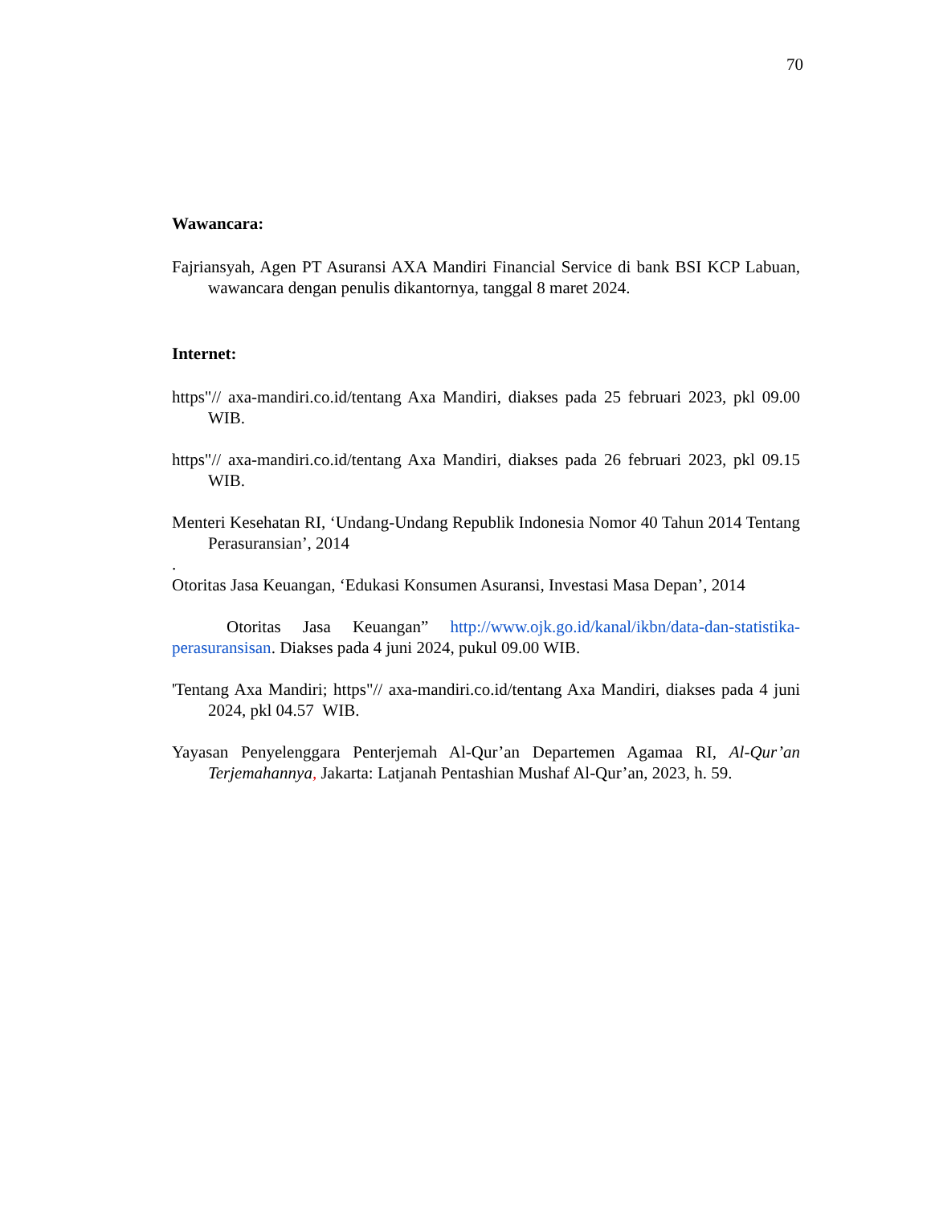70
Wawancara:
Fajriansyah, Agen PT Asuransi AXA Mandiri Financial Service di bank BSI KCP Labuan, wawancara dengan penulis dikantornya, tanggal 8 maret 2024.
Internet:
https"// axa-mandiri.co.id/tentang Axa Mandiri, diakses pada 25 februari 2023, pkl 09.00 WIB.
https"// axa-mandiri.co.id/tentang Axa Mandiri, diakses pada 26 februari 2023, pkl 09.15 WIB.
Menteri Kesehatan RI, ‘Undang-Undang Republik Indonesia Nomor 40 Tahun 2014 Tentang Perasuransian’, 2014
.
Otoritas Jasa Keuangan, ‘Edukasi Konsumen Asuransi, Investasi Masa Depan’, 2014
Otoritas Jasa Keuangan” http://www.ojk.go.id/kanal/ikbn/data-dan-statistika-perasuransisan. Diakses pada 4 juni 2024, pukul 09.00 WIB.
'Tentang Axa Mandiri; https"// axa-mandiri.co.id/tentang Axa Mandiri, diakses pada 4 juni 2024, pkl 04.57 WIB.
Yayasan Penyelenggara Penterjemah Al-Qur’an Departemen Agamaa RI, Al-Qur’an Terjemahannya, Jakarta: Latjanah Pentashian Mushaf Al-Qur’an, 2023, h. 59.